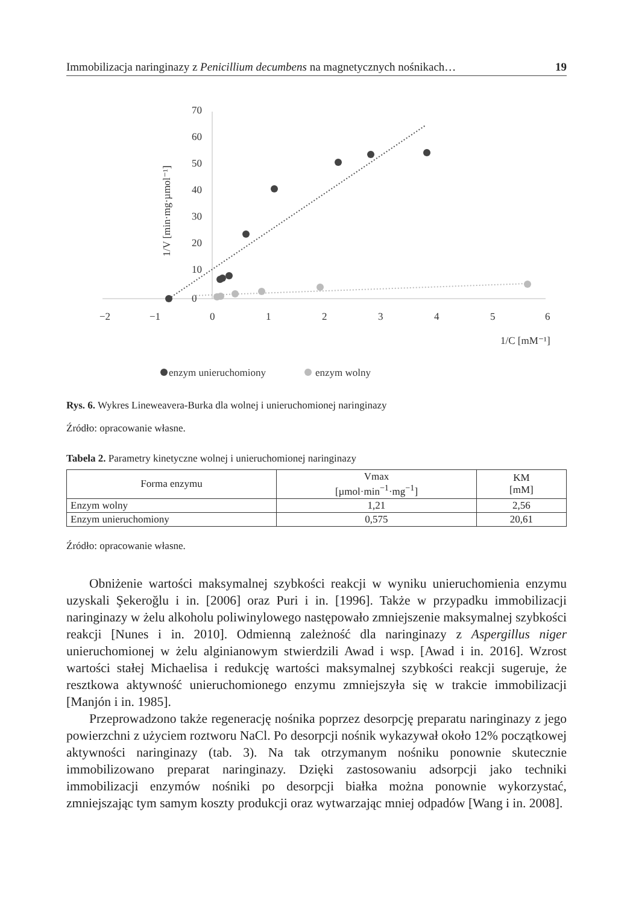Immobilizacja naringinazy z Penicillium decumbens na magnetycznych nośnikach… 19
70
60
50
40
30
20
10
0
−2
−1
0
1
2
3
4
5
6
1/C [mM⁻¹]
1/V [min·mg·µmol⁻¹]
enzym unieruchomiony
enzym wolny
Rys. 6. Wykres Lineweavera-Burka dla wolnej i unieruchomionej naringinazy
Źródło: opracowanie własne.
Tabela 2. Parametry kinetyczne wolnej i unieruchomionej naringinazy
| Forma enzymu | Vmax [µmol·min<sup>−1</sup>·mg<sup>−1</sup>] | KM [mM] |
| Enzym wolny | 1,21 | 2,56 |
| Enzym unieruchomiony | 0,575 | 20,61 |
Źródło: opracowanie własne.
Obniżenie wartości maksymalnej szybkości reakcji w wyniku unieruchomienia enzymu uzyskali Şekeroğlu i in. [2006] oraz Puri i in. [1996]. Także w przypadku immobilizacji naringinazy w żelu alkoholu poliwinylowego następowało zmniejszenie maksymalnej szybkości reakcji [Nunes i in. 2010]. Odmienną zależność dla naringinazy z Aspergillus niger unieruchomionej w żelu alginianowym stwierdzili Awad i wsp. [Awad i in. 2016]. Wzrost wartości stałej Michaelisa i redukcję wartości maksymalnej szybkości reakcji sugeruje, że resztkowa aktywność unieruchomionego enzymu zmniejszyła się w trakcie immobilizacji [Manjón i in. 1985].
Przeprowadzono także regenerację nośnika poprzez desorpcję preparatu naringinazy z jego powierzchni z użyciem roztworu NaCl. Po desorpcji nośnik wykazywał około 12% początkowej aktywności naringinazy (tab. 3). Na tak otrzymanym nośniku ponownie skutecznie immobilizowano preparat naringinazy. Dzięki zastosowaniu adsorpcji jako techniki immobilizacji enzymów nośniki po desorpcji białka można ponownie wykorzystać, zmniejszając tym samym koszty produkcji oraz wytwarzając mniej odpadów [Wang i in. 2008].